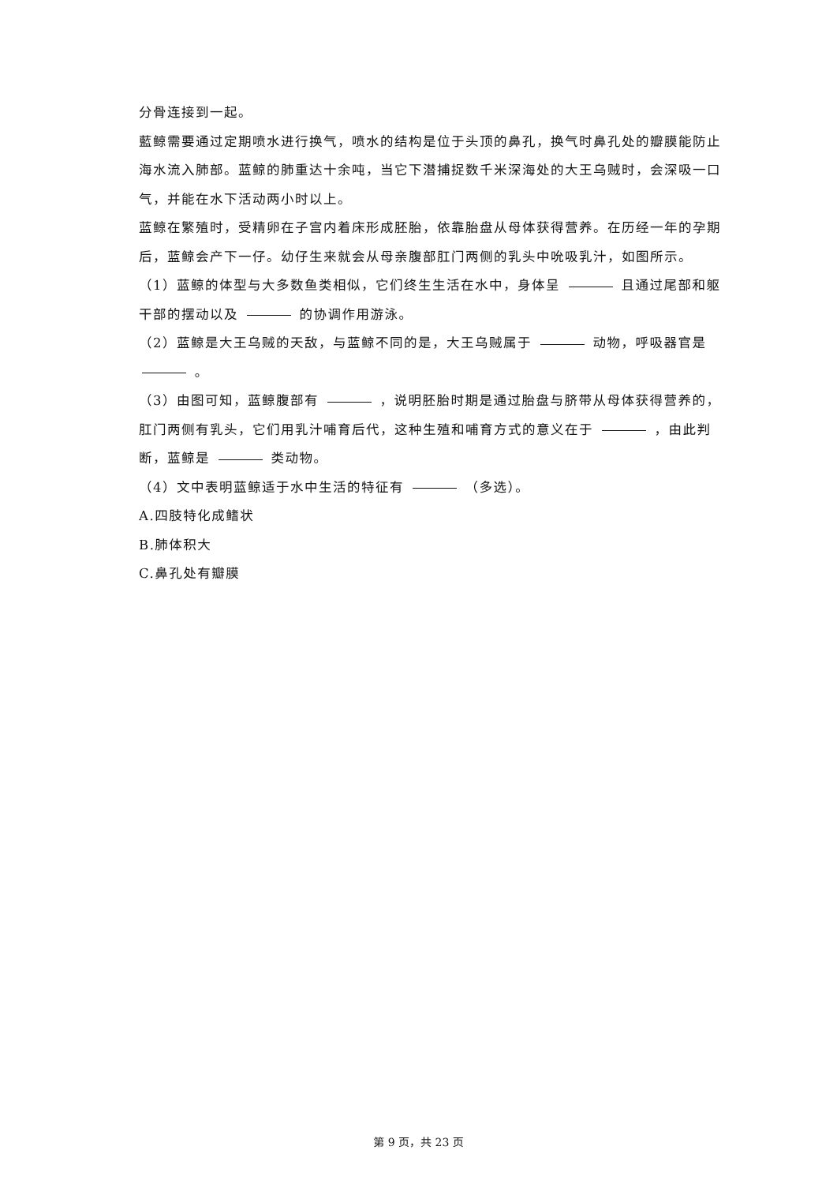分骨连接到一起。
藍鲸需要通过定期喷水进行换气，喷水的结构是位于头顶的鼻孔，换气时鼻孔处的瓣膜能防止海水流入肺部。蓝鲸的肺重达十余吨，当它下潜捕捉数千米深海处的大王乌贼时，会深吸一口气，并能在水下活动两小时以上。
蓝鲸在繁殖时，受精卵在子宫内着床形成胚胎，依靠胎盘从母体获得营养。在历经一年的孕期后，蓝鲸会产下一仔。幼仔生来就会从母亲腹部肛门两侧的乳头中吮吸乳汁，如图所示。
（1）蓝鲸的体型与大多数鱼类相似，它们终生生活在水中，身体呈 且通过尾部和躯干部的摆动以及 的协调作用游泳。
（2）蓝鲸是大王乌贼的天敌，与蓝鲸不同的是，大王乌贼属于 动物，呼吸器官是 。
（3）由图可知，蓝鲸腹部有 ，说明胚胎时期是通过胎盘与脐带从母体获得营养的，肛门两侧有乳头，它们用乳汁哺育后代，这种生殖和哺育方式的意义在于 ，由此判断，蓝鲸是 类动物。
（4）文中表明蓝鲸适于水中生活的特征有 （多选）。
A.四肢特化成鳍状
B.肺体积大
C.鼻孔处有瓣膜
第 9 页，共 23 页